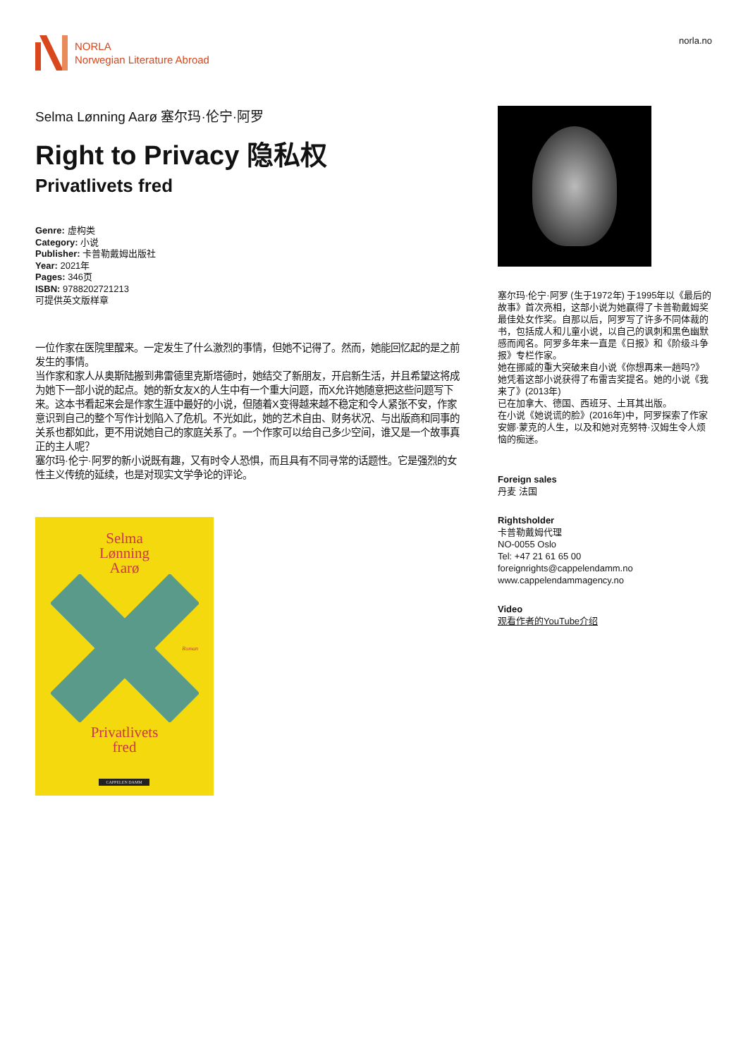NORLA
Norwegian Literature Abroad
norla.no
Selma Lønning Aarø 塞尔玛·伦宁·阿罗
Right to Privacy 隐私权
Privatlivets fred
Genre: 虚构类
Category: 小说
Publisher: 卡普勒戴姆出版社
Year: 2021年
Pages: 346页
ISBN: 9788202721213
可提供英文版样章
一位作家在医院里醒来。一定发生了什么激烈的事情，但她不记得了。然而，她能回忆起的是之前发生的事情。
当作家和家人从奥斯陆搬到弗雷德里克斯塔德时，她结交了新朋友，开启新生活，并且希望这将成为她下一部小说的起点。她的新女友X的人生中有一个重大问题，而X允许她随意把这些问题写下来。这本书看起来会是作家生涯中最好的小说，但随着X变得越来越不稳定和令人紧张不安，作家意识到自己的整个写作计划陷入了危机。不光如此，她的艺术自由、财务状况、与出版商和同事的关系也都如此，更不用说她自己的家庭关系了。一个作家可以给自己多少空间，谁又是一个故事真正的主人呢？
塞尔玛·伦宁·阿罗的新小说既有趣，又有时令人恐惧，而且具有不同寻常的话题性。它是强烈的女性主义传统的延续，也是对现实文学争论的评论。
Selma
Lønning
Aarø
Roman
Privatlivets
fred
CAPPELEN DAMM
塞尔玛·伦宁·阿罗 (生于1972年) 于1995年以《最后的故事》首次亮相，这部小说为她赢得了卡普勒戴姆奖最佳处女作奖。自那以后，阿罗写了许多不同体裁的书，包括成人和儿童小说，以自己的讽刺和黑色幽默感而闻名。阿罗多年来一直是《日报》和《阶级斗争报》专栏作家。
她在挪威的重大突破来自小说《你想再来一趟吗?》她凭着这部小说获得了布雷吉奖提名。她的小说《我来了》(2013年)
已在加拿大、德国、西班牙、土耳其出版。
在小说《她说谎的脸》(2016年)中，阿罗探索了作家安娜·蒙克的人生，以及和她对克努特·汉姆生令人烦恼的痴迷。
Foreign sales
丹麦 法国
Rightsholder
卡普勒戴姆代理
NO-0055 Oslo
Tel: +47 21 61 65 00
foreignrights@cappelendamm.no
www.cappelendammagency.no
Video
观看作者的YouTube介绍